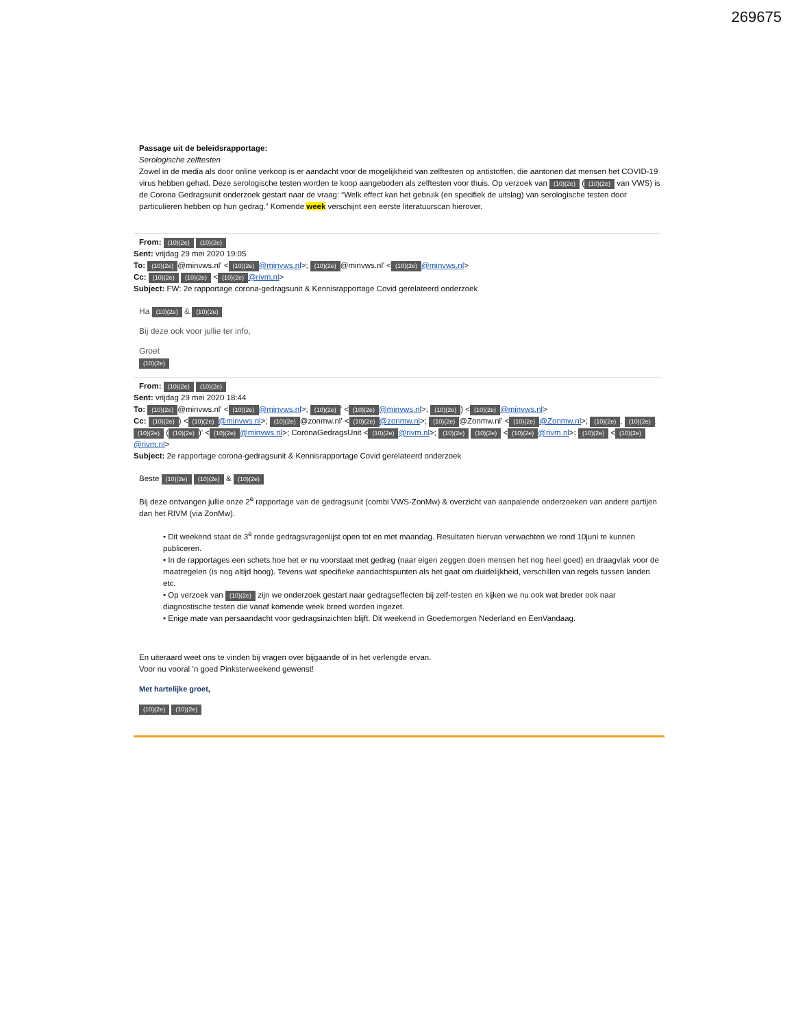269675
Passage uit de beleidsrapportage:
Serologische zelftesten
Zowel in de media als door online verkoop is er aandacht voor de mogelijkheid van zelftesten op antistoffen, die aantonen dat mensen het COVID-19 virus hebben gehad. Deze serologische testen worden te koop aangeboden als zelftesten voor thuis. Op verzoek van (10)(2e) ((10)(2e) van VWS) is de Corona Gedragsunit onderzoek gestart naar de vraag: “Welk effect kan het gebruik (en specifiek de uitslag) van serologische testen door particulieren hebben op hun gedrag.” Komende week verschijnt een eerste literatuurscan hierover.
From: (10)(2e) (10)(2e)
Sent: vrijdag 29 mei 2020 19:05
To: (10)(2e) @minvws.nl' < (10)(2e) @minvws.nl>; (10)(2e) @minvws.nl' < (10)(2e) @minvws.nl>
Cc: (10)(2e) (10)(2e) < (10)(2e) @rivm.nl>
Subject: FW: 2e rapportage corona-gedragsunit & Kennisrapportage Covid gerelateerd onderzoek
Ha (10)(2e) & (10)(2e)
Bij deze ook voor jullie ter info,
Groet
(10)(2e)
From: (10)(2e) (10)(2e)
Sent: vrijdag 29 mei 2020 18:44
To: (10)(2e) @minvws.nl' < (10)(2e) @minvws.nl>; (10)(2e) ' < (10)(2e) @minvws.nl>; (10)(2e)) < (10)(2e) @minvws.nl>
Cc: (10)(2e)) < (10)(2e) @minvws.nl>; (10)(2e) @zonmw.nl' < (10)(2e) @zonmw.nl>; (10)(2e) @Zonmw.nl' < (10)(2e) @Zonmw.nl>; (10)(2e), (10)(2e). (10)(2e) ((10)(2e))' < (10)(2e) @minvws.nl>; CoronaGedragsUnit < (10)(2e) @rivm.nl>; (10)(2e) (10)(2e) < (10)(2e) @rivm.nl>; (10)(2e) < (10)(2e) @rivm.nl>
Subject: 2e rapportage corona-gedragsunit & Kennisrapportage Covid gerelateerd onderzoek
Beste (10)(2e) (10)(2e) & (10)(2e)
Bij deze ontvangen jullie onze 2<sup>e</sup> rapportage van de gedragsunit (combi VWS-ZonMw) & overzicht van aanpalende onderzoeken van andere partijen dan het RIVM (via ZonMw).
• Dit weekend staat de 3<sup>e</sup> ronde gedragsvragenlijst open tot en met maandag. Resultaten hiervan verwachten we rond 10juni te kunnen publiceren.
• In de rapportages een schets hoe het er nu voorstaat met gedrag (naar eigen zeggen doen mensen het nog heel goed) en draagvlak voor de maatregelen (is nog altijd hoog). Tevens wat specifieke aandachtspunten als het gaat om duidelijkheid, verschillen van regels tussen landen etc.
• Op verzoek van (10)(2e) zijn we onderzoek gestart naar gedragseffecten bij zelf-testen en kijken we nu ook wat breder ook naar diagnostische testen die vanaf komende week breed worden ingezet.
• Enige mate van persaandacht voor gedragsinzichten blijft. Dit weekend in Goedemorgen Nederland en EenVandaag.
En uiteraard weet ons te vinden bij vragen over bijgaande of in het verlengde ervan.
Voor nu vooral ’n goed Pinksterweekend gewenst!
Met hartelijke groet,
(10)(2e) (10)(2e)